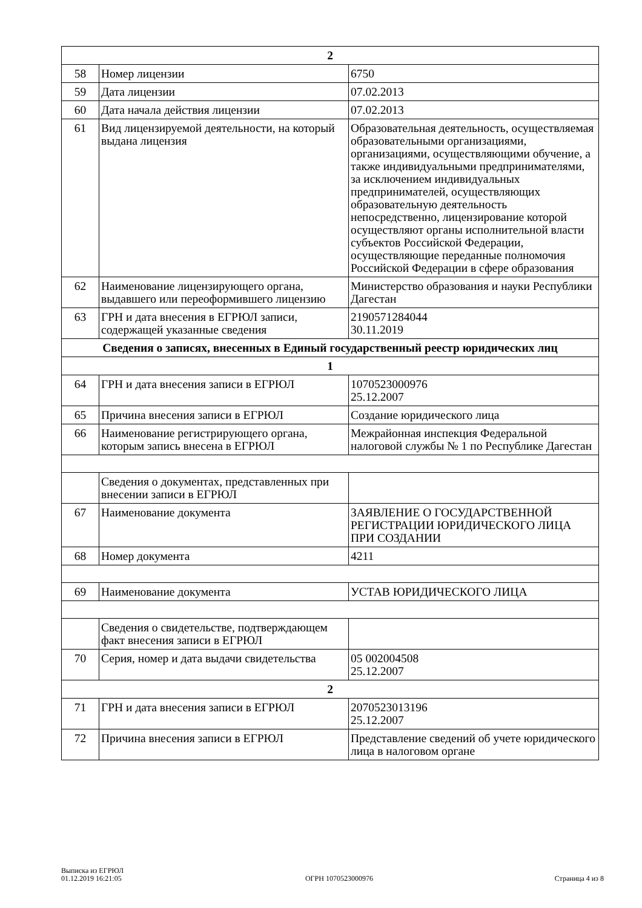| 2 | | |
| 58 | Номер лицензии | 6750 |
| 59 | Дата лицензии | 07.02.2013 |
| 60 | Дата начала действия лицензии | 07.02.2013 |
| 61 | Вид лицензируемой деятельности, на который выдана лицензия | Образовательная деятельность, осуществляемая образовательными организациями, организациями, осуществляющими обучение, а также индивидуальными предпринимателями, за исключением индивидуальных предпринимателей, осуществляющих образовательную деятельность непосредственно, лицензирование которой осуществляют органы исполнительной власти субъектов Российской Федерации, осуществляющие переданные полномочия Российской Федерации в сфере образования |
| 62 | Наименование лицензирующего органа, выдавшего или переоформившего лицензию | Министерство образования и науки Республики Дагестан |
| 63 | ГРН и дата внесения в ЕГРЮЛ записи, содержащей указанные сведения | 2190571284044 30.11.2019 |
| Сведения о записях, внесенных в Единый государственный реестр юридических лиц | | |
| 1 | | |
| 64 | ГРН и дата внесения записи в ЕГРЮЛ | 1070523000976 25.12.2007 |
| 65 | Причина внесения записи в ЕГРЮЛ | Создание юридического лица |
| 66 | Наименование регистрирующего органа, которым запись внесена в ЕГРЮЛ | Межрайонная инспекция Федеральной налоговой службы № 1 по Республике Дагестан |
| | Сведения о документах, представленных при внесении записи в ЕГРЮЛ | |
| 67 | Наименование документа | ЗАЯВЛЕНИЕ О ГОСУДАРСТВЕННОЙ РЕГИСТРАЦИИ ЮРИДИЧЕСКОГО ЛИЦА ПРИ СОЗДАНИИ |
| 68 | Номер документа | 4211 |
| 69 | Наименование документа | УСТАВ ЮРИДИЧЕСКОГО ЛИЦА |
| | Сведения о свидетельстве, подтверждающем факт внесения записи в ЕГРЮЛ | |
| 70 | Серия, номер и дата выдачи свидетельства | 05 002004508 25.12.2007 |
| 2 | | |
| 71 | ГРН и дата внесения записи в ЕГРЮЛ | 2070523013196 25.12.2007 |
| 72 | Причина внесения записи в ЕГРЮЛ | Представление сведений об учете юридического лица в налоговом органе |
Выписка из ЕГРЮЛ
01.12.2019 16:21:05
ОГРН 1070523000976
Страница 4 из 8